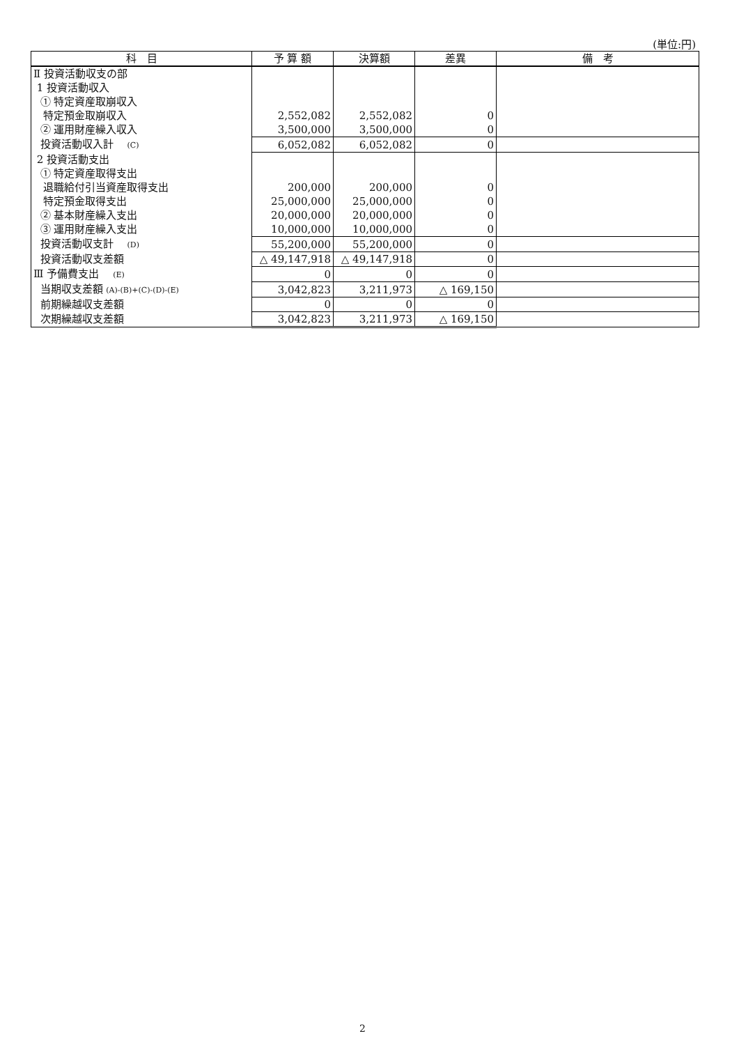(単位:円)
| 科 目 | 予 算 額 | 決算額 | 差異 | 備 考 |
| --- | --- | --- | --- | --- |
| Ⅱ 投資活動収支の部 | | | | |
| 1 投資活動収入 | | | | |
| ① 特定資産取崩収入 | | | | |
| 特定預金取崩収入 | 2,552,082 | 2,552,082 | 0 | |
| ② 運用財産繰入収入 | 3,500,000 | 3,500,000 | 0 | |
| 投資活動収入計 (C) | 6,052,082 | 6,052,082 | 0 | |
| 2 投資活動支出 | | | | |
| ① 特定資産取得支出 | | | | |
| 退職給付引当資産取得支出 | 200,000 | 200,000 | 0 | |
| 特定預金取得支出 | 25,000,000 | 25,000,000 | 0 | |
| ② 基本財産繰入支出 | 20,000,000 | 20,000,000 | 0 | |
| ③ 運用財産繰入支出 | 10,000,000 | 10,000,000 | 0 | |
| 投資活動収支計 (D) | 55,200,000 | 55,200,000 | 0 | |
| 投資活動収支差額 | △ 49,147,918 | △ 49,147,918 | 0 | |
| Ⅲ 予備費支出 (E) | 0 | 0 | 0 | |
| 当期収支差額 (A)-(B)+(C)-(D)-(E) | 3,042,823 | 3,211,973 | △ 169,150 | |
| 前期繰越収支差額 | 0 | 0 | 0 | |
| 次期繰越収支差額 | 3,042,823 | 3,211,973 | △ 169,150 | |
2